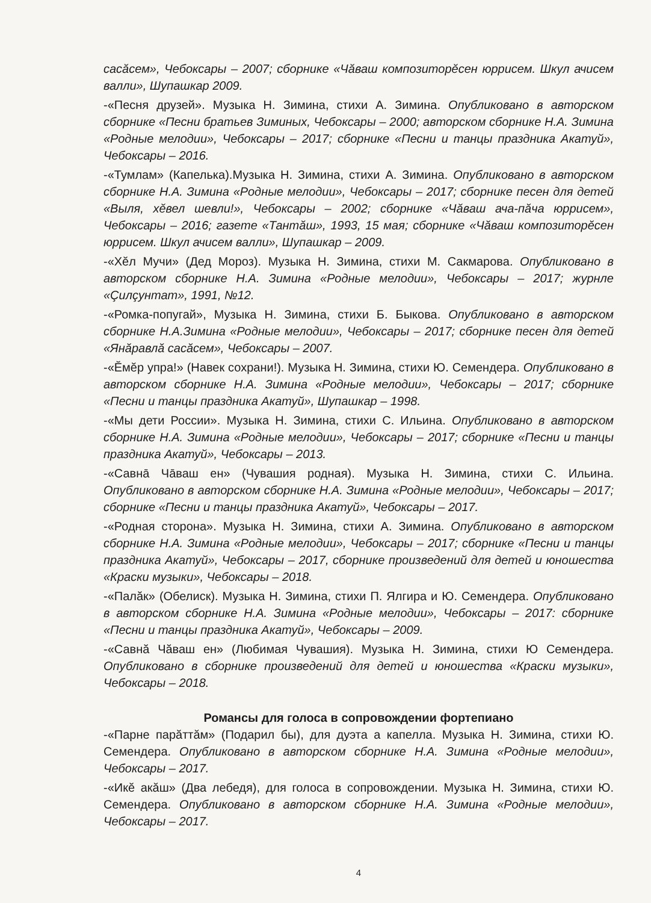сасăсем», Чебоксары – 2007; сборнике «Чăваш композиторĕсен юррисем. Шкул ачисем валли», Шупашкар 2009.
-«Песня друзей». Музыка Н. Зимина, стихи А. Зимина. Опубликовано в авторском сборнике «Песни братьев Зиминых, Чебоксары – 2000; авторском сборнике Н.А. Зимина «Родные мелодии», Чебоксары – 2017; сборнике «Песни и танцы праздника Акатуй», Чебоксары – 2016.
-«Тумлам» (Капелька).Музыка Н. Зимина, стихи А. Зимина. Опубликовано в авторском сборнике Н.А. Зимина «Родные мелодии», Чебоксары – 2017; сборнике песен для детей «Выля, хĕвел шевли!», Чебоксары – 2002; сборнике «Чăваш ача-пăча юррисем», Чебоксары – 2016; газете «Тантăш», 1993, 15 мая; сборнике «Чăваш композиторĕсен юррисем. Шкул ачисем валли», Шупашкар – 2009.
-«Хĕл Мучи» (Дед Мороз). Музыка Н. Зимина, стихи М. Сакмарова. Опубликовано в авторском сборнике Н.А. Зимина «Родные мелодии», Чебоксары – 2017; журнле «Çилçунтат», 1991, №12.
-«Ромка-попугай», Музыка Н. Зимина, стихи Б. Быкова. Опубликовано в авторском сборнике Н.А.Зимина «Родные мелодии», Чебоксары – 2017; сборнике песен для детей «Янăравлă сасăсем», Чебоксары – 2007.
-«Ĕмĕр упра!» (Навек сохрани!). Музыка Н. Зимина, стихи Ю. Семендера. Опубликовано в авторском сборнике Н.А. Зимина «Родные мелодии», Чебоксары – 2017; сборнике «Песни и танцы праздника Акатуй», Шупашкар – 1998.
-«Мы дети России». Музыка Н. Зимина, стихи С. Ильина. Опубликовано в авторском сборнике Н.А. Зимина «Родные мелодии», Чебоксары – 2017; сборнике «Песни и танцы праздника Акатуй», Чебоксары – 2013.
-«Савнā Чāваш ен» (Чувашия родная). Музыка Н. Зимина, стихи С. Ильина. Опубликовано в авторском сборнике Н.А. Зимина «Родные мелодии», Чебоксары – 2017; сборнике «Песни и танцы праздника Акатуй», Чебоксары – 2017.
-«Родная сторона». Музыка Н. Зимина, стихи А. Зимина. Опубликовано в авторском сборнике Н.А. Зимина «Родные мелодии», Чебоксары – 2017; сборнике «Песни и танцы праздника Акатуй», Чебоксары – 2017, сборнике произведений для детей и юношества «Краски музыки», Чебоксары – 2018.
-«Палăк» (Обелиск). Музыка Н. Зимина, стихи П. Ялгира и Ю. Семендера. Опубликовано в авторском сборнике Н.А. Зимина «Родные мелодии», Чебоксары – 2017: сборнике «Песни и танцы праздника Акатуй», Чебоксары – 2009.
-«Савнă Чăваш ен» (Любимая Чувашия). Музыка Н. Зимина, стихи Ю Семендера. Опубликовано в сборнике произведений для детей и юношества «Краски музыки», Чебоксары – 2018.
Романсы для голоса в сопровождении фортепиано
-«Парне парăттăм» (Подарил бы), для дуэта а капелла. Музыка Н. Зимина, стихи Ю. Семендера. Опубликовано в авторском сборнике Н.А. Зимина «Родные мелодии», Чебоксары – 2017.
-«Икĕ акăш» (Два лебедя), для голоса в сопровождении. Музыка Н. Зимина, стихи Ю. Семендера. Опубликовано в авторском сборнике Н.А. Зимина «Родные мелодии», Чебоксары – 2017.
4